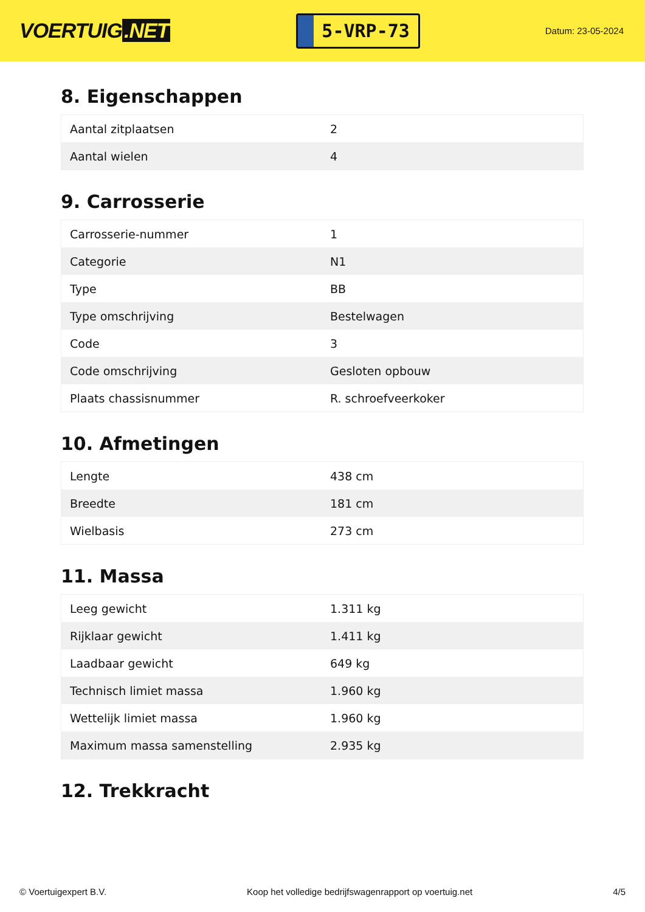VOERTUIG.NET
5-VRP-73
Datum: 23-05-2024
8. Eigenschappen
| Aantal zitplaatsen | 2 |
| Aantal wielen | 4 |
9. Carrosserie
| Carrosserie-nummer | 1 |
| Categorie | N1 |
| Type | BB |
| Type omschrijving | Bestelwagen |
| Code | 3 |
| Code omschrijving | Gesloten opbouw |
| Plaats chassisnummer | R. schroefveerkoker |
10. Afmetingen
| Lengte | 438 cm |
| Breedte | 181 cm |
| Wielbasis | 273 cm |
11. Massa
| Leeg gewicht | 1.311 kg |
| Rijklaar gewicht | 1.411 kg |
| Laadbaar gewicht | 649 kg |
| Technisch limiet massa | 1.960 kg |
| Wettelijk limiet massa | 1.960 kg |
| Maximum massa samenstelling | 2.935 kg |
12. Trekkracht
© Voertuigexpert B.V. Koop het volledige bedrijfswagenrapport op voertuig.net 4/5